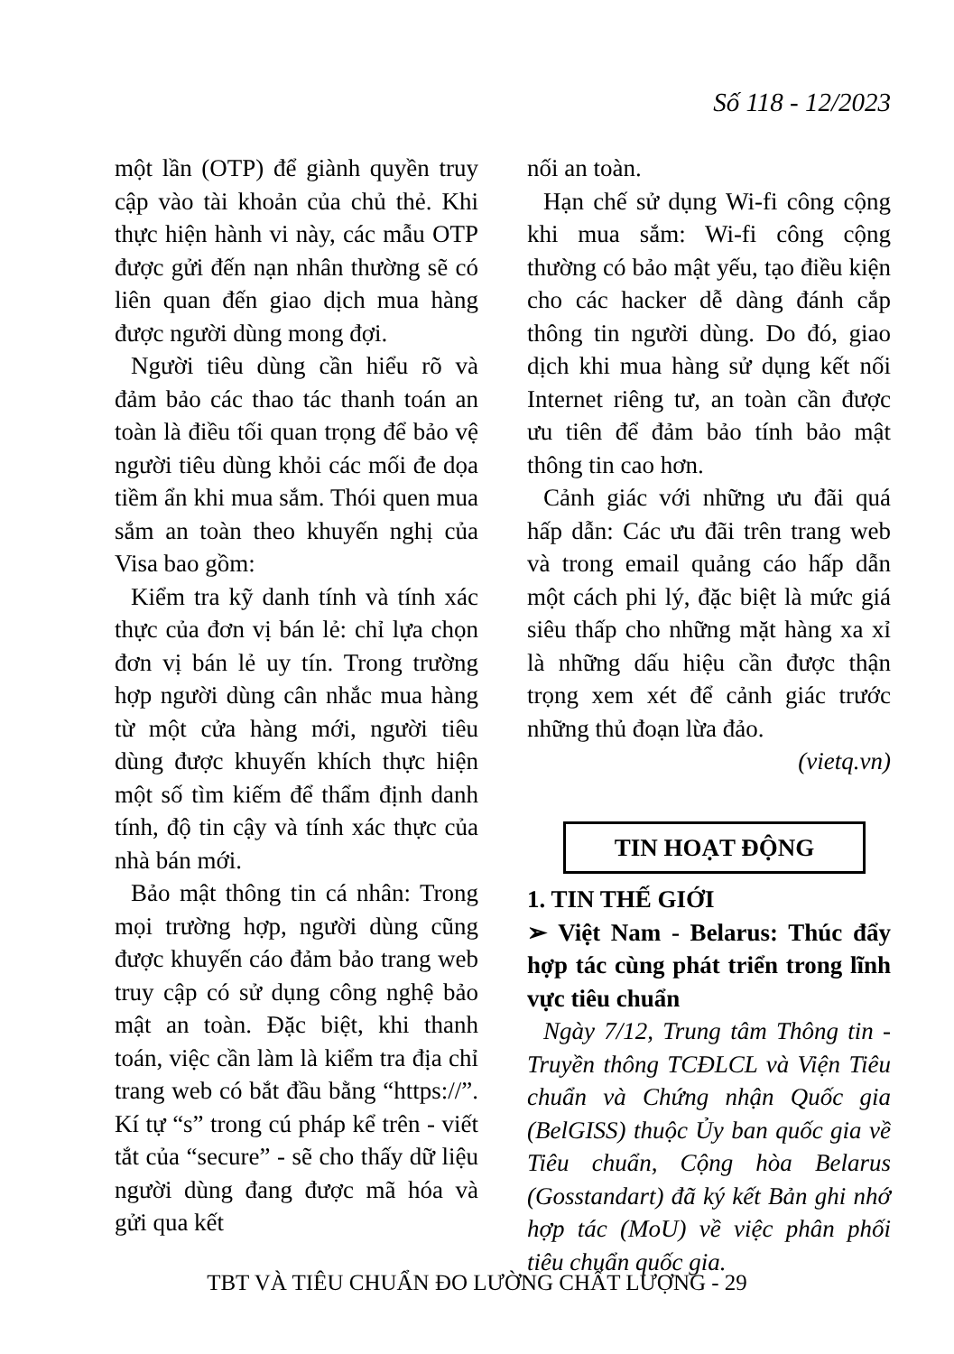Số 118 - 12/2023
một lần (OTP) để giành quyền truy cập vào tài khoản của chủ thẻ. Khi thực hiện hành vi này, các mẫu OTP được gửi đến nạn nhân thường sẽ có liên quan đến giao dịch mua hàng được người dùng mong đợi.
Người tiêu dùng cần hiểu rõ và đảm bảo các thao tác thanh toán an toàn là điều tối quan trọng để bảo vệ người tiêu dùng khỏi các mối đe dọa tiềm ẩn khi mua sắm. Thói quen mua sắm an toàn theo khuyến nghị của Visa bao gồm:
Kiểm tra kỹ danh tính và tính xác thực của đơn vị bán lẻ: chỉ lựa chọn đơn vị bán lẻ uy tín. Trong trường hợp người dùng cân nhắc mua hàng từ một cửa hàng mới, người tiêu dùng được khuyến khích thực hiện một số tìm kiếm để thẩm định danh tính, độ tin cậy và tính xác thực của nhà bán mới.
Bảo mật thông tin cá nhân: Trong mọi trường hợp, người dùng cũng được khuyến cáo đảm bảo trang web truy cập có sử dụng công nghệ bảo mật an toàn. Đặc biệt, khi thanh toán, việc cần làm là kiểm tra địa chỉ trang web có bắt đầu bằng “https://”. Kí tự “s” trong cú pháp kể trên - viết tắt của “secure” - sẽ cho thấy dữ liệu người dùng đang được mã hóa và gửi qua kết
nối an toàn.
Hạn chế sử dụng Wi-fi công cộng khi mua sắm: Wi-fi công cộng thường có bảo mật yếu, tạo điều kiện cho các hacker dễ dàng đánh cắp thông tin người dùng. Do đó, giao dịch khi mua hàng sử dụng kết nối Internet riêng tư, an toàn cần được ưu tiên để đảm bảo tính bảo mật thông tin cao hơn.
Cảnh giác với những ưu đãi quá hấp dẫn: Các ưu đãi trên trang web và trong email quảng cáo hấp dẫn một cách phi lý, đặc biệt là mức giá siêu thấp cho những mặt hàng xa xỉ là những dấu hiệu cần được thận trọng xem xét để cảnh giác trước những thủ đoạn lừa đảo.
(vietq.vn)
TIN HOẠT ĐỘNG
1. TIN THẾ GIỚI
➢ Việt Nam - Belarus: Thúc đẩy hợp tác cùng phát triển trong lĩnh vực tiêu chuẩn
Ngày 7/12, Trung tâm Thông tin - Truyền thông TCĐLCL và Viện Tiêu chuẩn và Chứng nhận Quốc gia (BelGISS) thuộc Ủy ban quốc gia về Tiêu chuẩn, Cộng hòa Belarus (Gosstandart) đã ký kết Bản ghi nhớ hợp tác (MoU) về việc phân phối tiêu chuẩn quốc gia.
TBT VÀ TIÊU CHUẨN ĐO LƯỜNG CHẤT LƯỢNG - 29